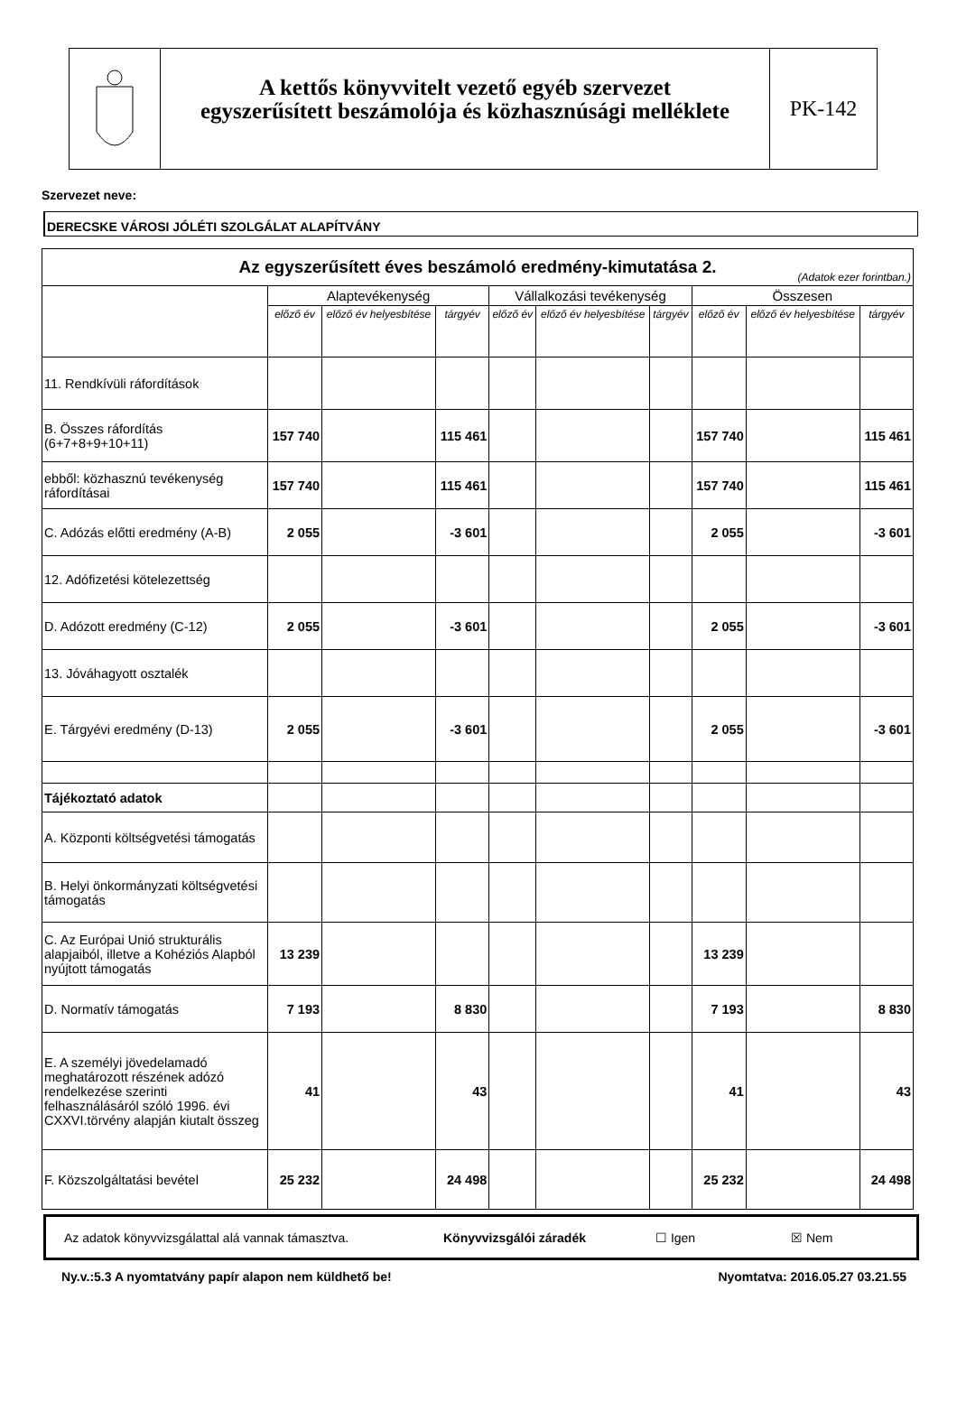A kettős könyvvitelt vezető egyéb szervezet
egyszerűsített beszámolója és közhasznúsági melléklete
PK-142
Szervezet neve:
DERECSKE VÁROSI JÓLÉTI SZOLGÁLAT ALAPÍTVÁNY
| Az egyszerűsített éves beszámoló eredmény-kimutatása 2. (Adatok ezer forintban.) | | | | | | | | | |
| | Alaptevékenység | | | Vállalkozási tevékenység | | | Összesen | | |
| | előző év | előző év helyesbítése | tárgyév | előző év | előző év helyesbítése | tárgyév | előző év | előző év helyesbítése | tárgyév |
| 11. Rendkívüli ráfordítások | | | | | | | | | |
| B. Összes ráfordítás (6+7+8+9+10+11) | 157 740 | | 115 461 | | | | 157 740 | | 115 461 |
| ebből: közhasznú tevékenység ráfordításai | 157 740 | | 115 461 | | | | 157 740 | | 115 461 |
| C. Adózás előtti eredmény (A-B) | 2 055 | | -3 601 | | | | 2 055 | | -3 601 |
| 12. Adófizetési kötelezettség | | | | | | | | | |
| D. Adózott eredmény (C-12) | 2 055 | | -3 601 | | | | 2 055 | | -3 601 |
| 13. Jóváhagyott osztalék | | | | | | | | | |
| E. Tárgyévi eredmény (D-13) | 2 055 | | -3 601 | | | | 2 055 | | -3 601 |
| Tájékoztató adatok | | | | | | | | | |
| A. Központi költségvetési támogatás | | | | | | | | | |
| B. Helyi önkormányzati költségvetési támogatás | | | | | | | | | |
| C. Az Európai Unió strukturális alapjaiból, illetve a Kohéziós Alapból nyújtott támogatás | 13 239 | | | | | | 13 239 | | |
| D. Normatív támogatás | 7 193 | | 8 830 | | | | 7 193 | | 8 830 |
| E. A személyi jövedelamadó meghatározott részének adózó rendelkezése szerinti felhasználásáról szóló 1996. évi CXXVI.törvény alapján kiutalt összeg | 41 | | 43 | | | | 41 | | 43 |
| F. Közszolgáltatási bevétel | 25 232 | | 24 498 | | | | 25 232 | | 24 498 |
Az adatok könyvvizsgálattal alá vannak támasztva. Könyvvizsgálói záradék ☐ Igen ☒ Nem
Ny.v.:5.3 A nyomtatvány papír alapon nem küldhető be! Nyomtatva: 2016.05.27 03.21.55